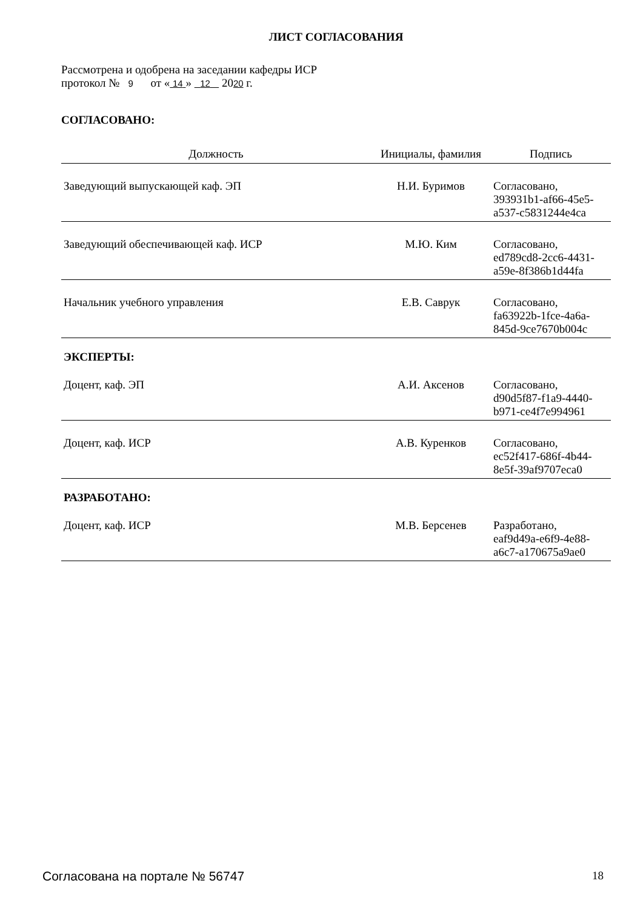ЛИСТ СОГЛАСОВАНИЯ
Рассмотрена и одобрена на заседании кафедры ИСР
протокол № 9 от « 14 » 12 2020 г.
СОГЛАСОВАНО:
| Должность | Инициалы, фамилия | Подпись |
| --- | --- | --- |
| Заведующий выпускающей каф. ЭП | Н.И. Буримов | Согласовано, 393931b1-af66-45e5- a537-c5831244e4ca |
| Заведующий обеспечивающей каф. ИСР | М.Ю. Ким | Согласовано, ed789cd8-2cc6-4431- a59e-8f386b1d44fa |
| Начальник учебного управления | Е.В. Саврук | Согласовано, fa63922b-1fce-4a6a- 845d-9ce7670b004c |
ЭКСПЕРТЫ:
| Доцент, каф. ЭП | А.И. Аксенов | Согласовано, d90d5f87-f1a9-4440- b971-ce4f7e994961 |
| Доцент, каф. ИСР | А.В. Куренков | Согласовано, ec52f417-686f-4b44- 8e5f-39af9707eca0 |
РАЗРАБОТАНО:
| Доцент, каф. ИСР | М.В. Берсенев | Разработано, eaf9d49a-e6f9-4e88- a6c7-a170675a9ae0 |
Согласована на портале № 56747 18